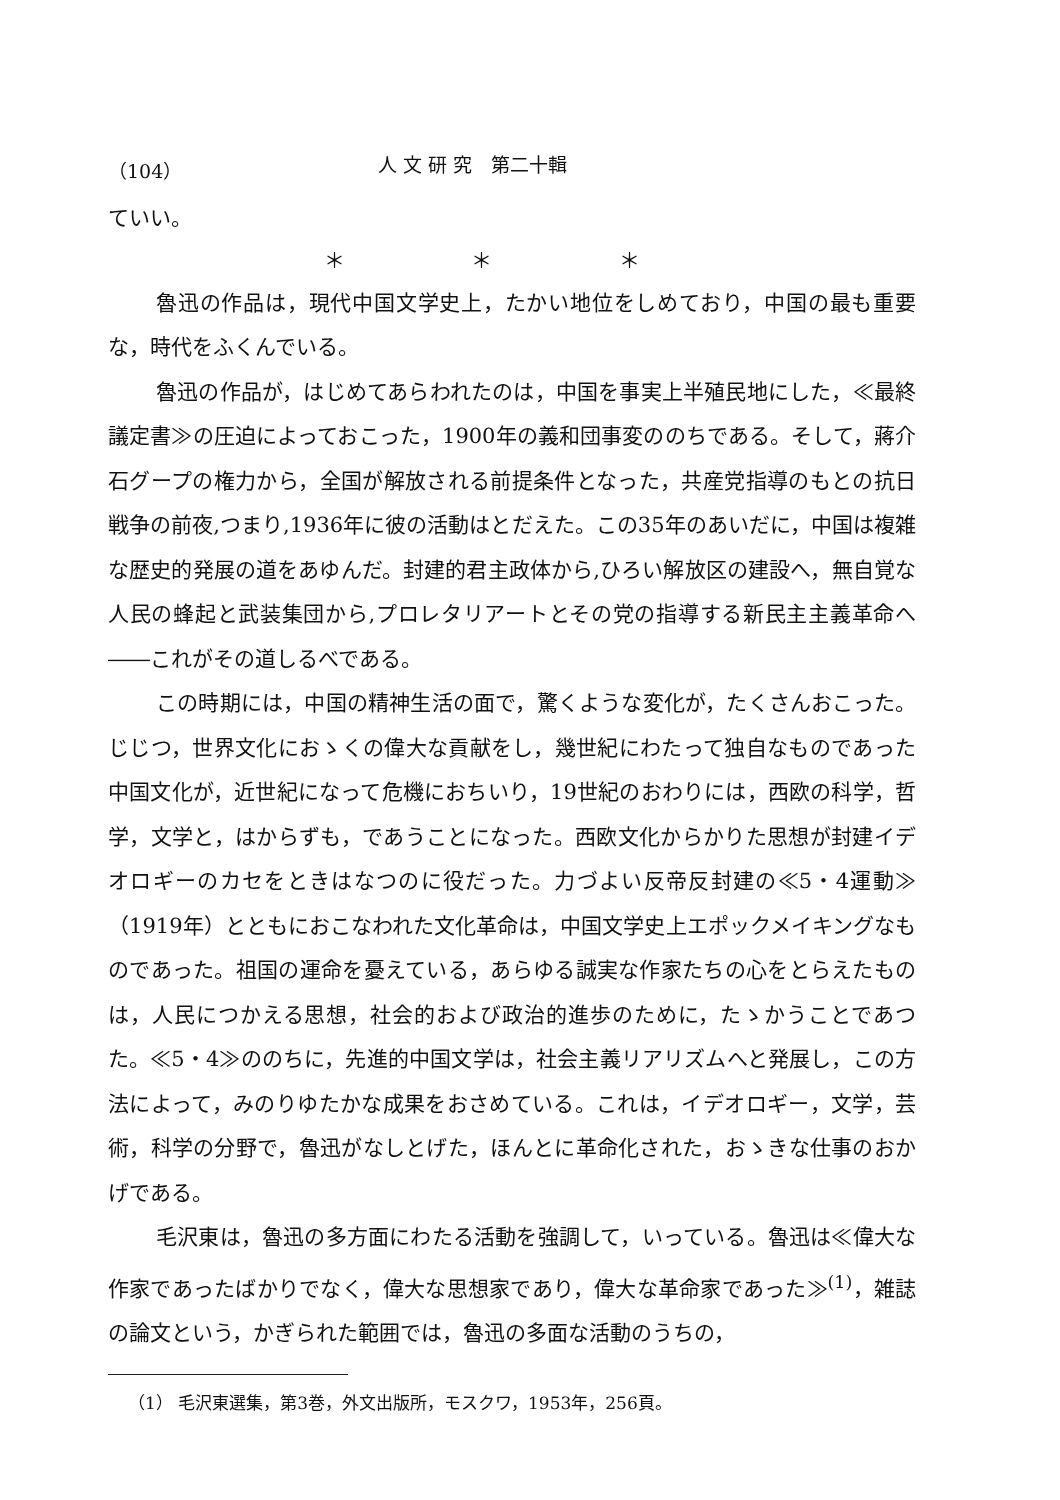（104） 人 文 研 究　第二十輯
ていい。
＊ ＊ ＊
魯迅の作品は，現代中国文学史上，たかい地位をしめており，中国の最も重要な，時代をふくんでいる。
魯迅の作品が，はじめてあらわれたのは，中国を事実上半殖民地にした，≪最終議定書≫の圧迫によっておこった，1900年の義和団事変ののちである。そして，蔣介石グープの権力から，全国が解放される前提条件となった，共産党指導のもとの抗日戦争の前夜,つまり,1936年に彼の活動はとだえた。この35年のあいだに，中国は複雑な歴史的発展の道をあゆんだ。封建的君主政体から,ひろい解放区の建設へ，無自覚な人民の蜂起と武装集団から,プロレタリアートとその党の指導する新民主主義革命へ――これがその道しるべである。
この時期には，中国の精神生活の面で，驚くような変化が，たくさんおこった。じじつ，世界文化におゝくの偉大な貢献をし，幾世紀にわたって独自なものであった中国文化が，近世紀になって危機におちいり，19世紀のおわりには，西欧の科学，哲学，文学と，はからずも，であうことになった。西欧文化からかりた思想が封建イデオロギーのカセをときはなつのに役だった。力づよい反帝反封建の≪5・4運動≫（1919年）とともにおこなわれた文化革命は，中国文学史上エポックメイキングなものであった。祖国の運命を憂えている，あらゆる誠実な作家たちの心をとらえたものは，人民につかえる思想，社会的および政治的進歩のために，たゝかうことであつた。≪5・4≫ののちに，先進的中国文学は，社会主義リアリズムへと発展し，この方法によって，みのりゆたかな成果をおさめている。これは，イデオロギー，文学，芸術，科学の分野で，魯迅がなしとげた，ほんとに革命化された，おゝきな仕事のおかげである。
毛沢東は，魯迅の多方面にわたる活動を強調して，いっている。魯迅は≪偉大な作家であったばかりでなく，偉大な思想家であり，偉大な革命家であった≫<sup>(1)</sup>，雑誌の論文という，かぎられた範囲では，魯迅の多面な活動のうちの，
（1） 毛沢東選集，第3巻，外文出版所，モスクワ，1953年，256頁。